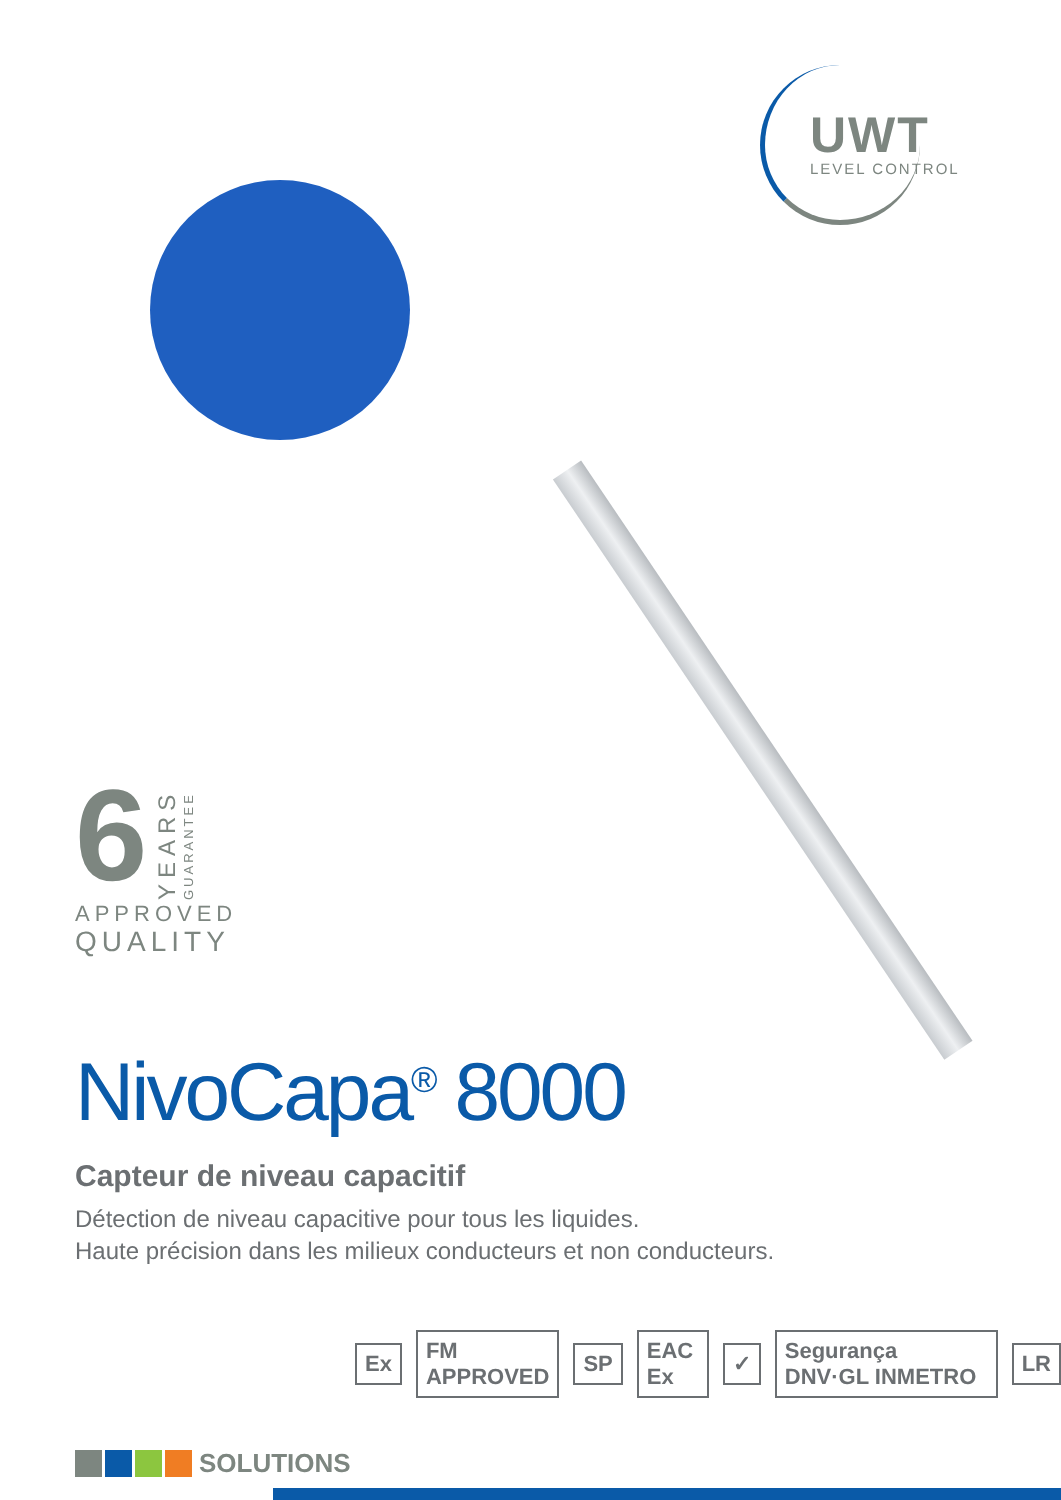UWT
LEVEL CONTROL
6
YEARS
GUARANTEE
APPROVED
QUALITY
NivoCapa<sup>®</sup> 8000
Capteur de niveau capacitif
Détection de niveau capacitive pour tous les liquides.
Haute précision dans les milieux conducteurs et non conducteurs.
Ex FM APPROVED SP EAC Ex ✓ Segurança DNV·GL INMETRO LR
SOLUTIONS